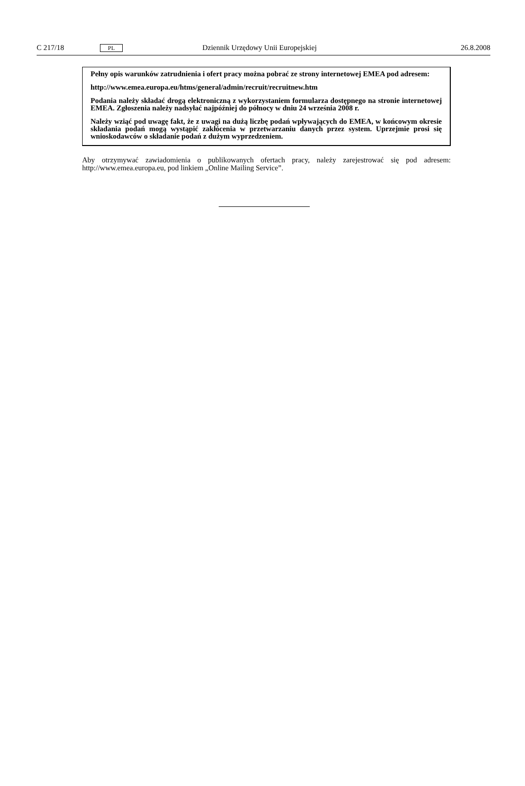C 217/18 PL Dziennik Urzędowy Unii Europejskiej 26.8.2008
Pełny opis warunków zatrudnienia i ofert pracy można pobrać ze strony internetowej EMEA pod adresem:
http://www.emea.europa.eu/htms/general/admin/recruit/recruitnew.htm
Podania należy składać drogą elektroniczną z wykorzystaniem formularza dostępnego na stronie internetowej EMEA. Zgłoszenia należy nadsyłać najpóźniej do północy w dniu 24 września 2008 r.
Należy wziąć pod uwagę fakt, że z uwagi na dużą liczbę podań wpływających do EMEA, w końcowym okresie składania podań mogą wystąpić zakłócenia w przetwarzaniu danych przez system. Uprzejmie prosi się wnioskodawców o składanie podań z dużym wyprzedze­niem.
Aby otrzymywać zawiadomienia o publikowanych ofertach pracy, należy zarejestrować się pod adresem: http://www.emea.europa.eu, pod linkiem „Online Mailing Service”.